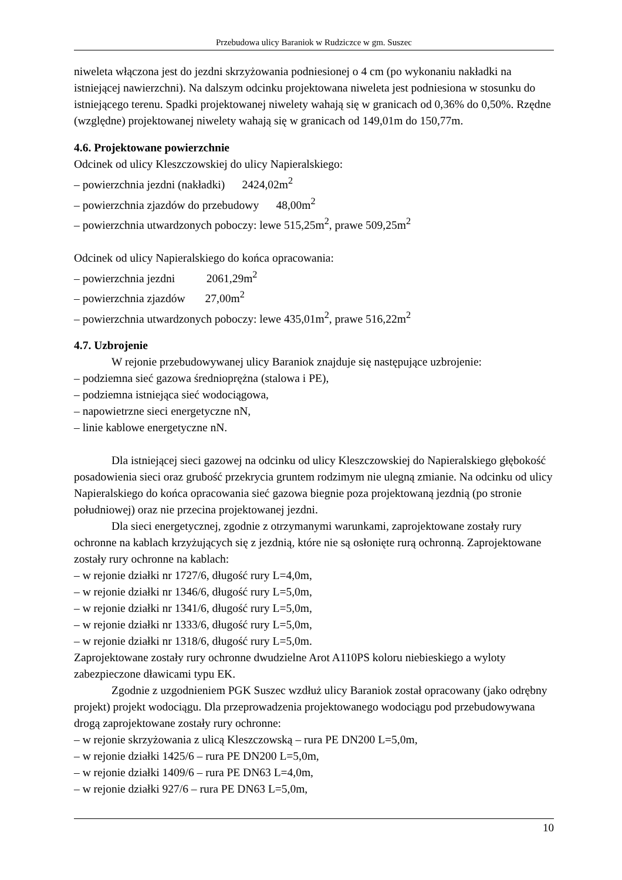Przebudowa ulicy Baraniok w Rudziczce w gm. Suszec
niweleta włączona jest do jezdni skrzyżowania podniesionej o 4 cm (po wykonaniu nakładki na istniejącej nawierzchni). Na dalszym odcinku projektowana niweleta jest podniesiona w stosunku do istniejącego terenu. Spadki projektowanej niwelety wahają się w granicach od 0,36% do 0,50%. Rzędne (względne) projektowanej niwelety wahają się w granicach od 149,01m do 150,77m.
4.6. Projektowane powierzchnie
Odcinek od ulicy Kleszczowskiej do ulicy Napieralskiego:
– powierzchnia jezdni (nakładki) 2424,02m<sup>2</sup>
– powierzchnia zjazdów do przebudowy 48,00m<sup>2</sup>
– powierzchnia utwardzonych poboczy: lewe 515,25m<sup>2</sup>, prawe 509,25m<sup>2</sup>
Odcinek od ulicy Napieralskiego do końca opracowania:
– powierzchnia jezdni 2061,29m<sup>2</sup>
– powierzchnia zjazdów 27,00m<sup>2</sup>
– powierzchnia utwardzonych poboczy: lewe 435,01m<sup>2</sup>, prawe 516,22m<sup>2</sup>
4.7. Uzbrojenie
W rejonie przebudowywanej ulicy Baraniok znajduje się następujące uzbrojenie:
– podziemna sieć gazowa średnioprężna (stalowa i PE),
– podziemna istniejąca sieć wodociągowa,
– napowietrzne sieci energetyczne nN,
– linie kablowe energetyczne nN.
Dla istniejącej sieci gazowej na odcinku od ulicy Kleszczowskiej do Napieralskiego głębokość posadowienia sieci oraz grubość przekrycia gruntem rodzimym nie ulegną zmianie. Na odcinku od ulicy Napieralskiego do końca opracowania sieć gazowa biegnie poza projektowaną jezdnią (po stronie południowej) oraz nie przecina projektowanej jezdni.
Dla sieci energetycznej, zgodnie z otrzymanymi warunkami, zaprojektowane zostały rury ochronne na kablach krzyżujących się z jezdnią, które nie są osłonięte rurą ochronną. Zaprojektowane zostały rury ochronne na kablach:
– w rejonie działki nr 1727/6, długość rury L=4,0m,
– w rejonie działki nr 1346/6, długość rury L=5,0m,
– w rejonie działki nr 1341/6, długość rury L=5,0m,
– w rejonie działki nr 1333/6, długość rury L=5,0m,
– w rejonie działki nr 1318/6, długość rury L=5,0m.
Zaprojektowane zostały rury ochronne dwudzielne Arot A110PS koloru niebieskiego a wyloty zabezpieczone dławicami typu EK.
Zgodnie z uzgodnieniem PGK Suszec wzdłuż ulicy Baraniok został opracowany (jako odrębny projekt) projekt wodociągu. Dla przeprowadzenia projektowanego wodociągu pod przebudowywana drogą zaprojektowane zostały rury ochronne:
– w rejonie skrzyżowania z ulicą Kleszczowską – rura PE DN200 L=5,0m,
– w rejonie działki 1425/6 – rura PE DN200 L=5,0m,
– w rejonie działki 1409/6 – rura PE DN63 L=4,0m,
– w rejonie działki 927/6 – rura PE DN63 L=5,0m,
10